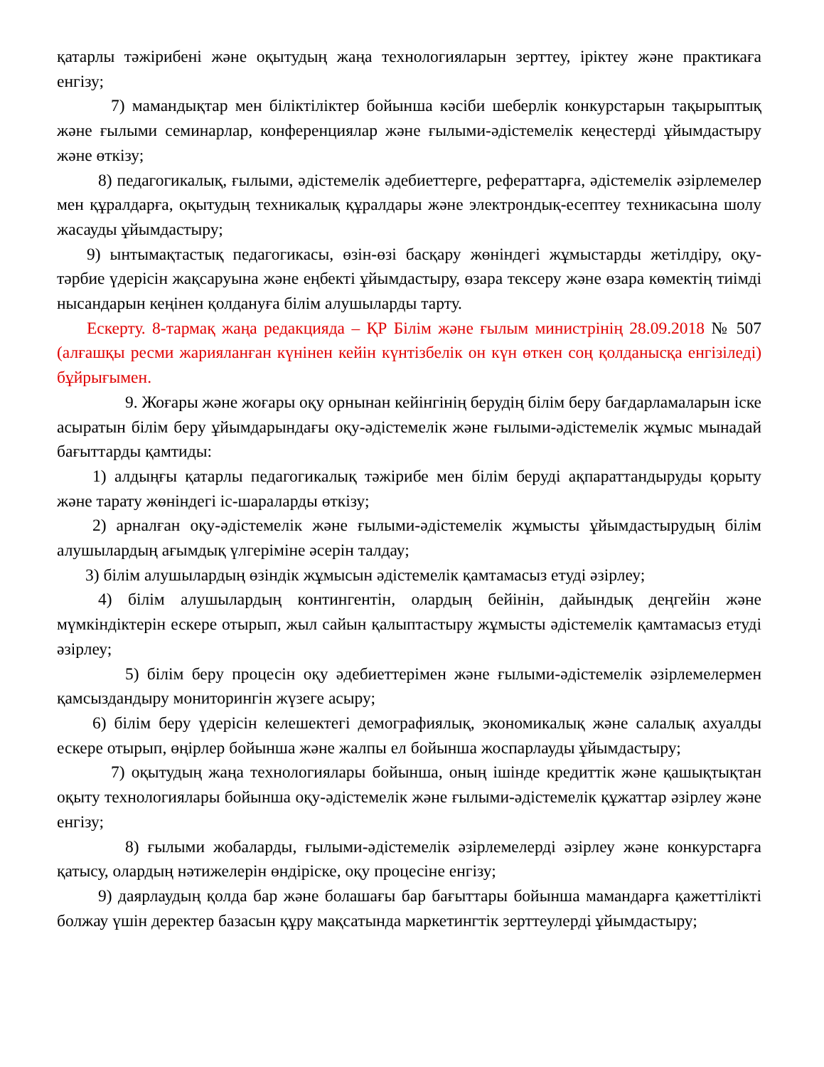қатарлы тәжірибені және оқытудың жаңа технологияларын зерттеу, іріктеу және практикаға енгізу;
7) мамандықтар мен біліктіліктер бойынша кәсіби шеберлік конкурстарын тақырыптық және ғылыми семинарлар, конференциялар және ғылыми-әдістемелік кеңестерді ұйымдастыру және өткізу;
8) педагогикалық, ғылыми, әдістемелік әдебиеттерге, рефераттарға, әдістемелік әзірлемелер мен құралдарға, оқытудың техникалық құралдары және электрондық-есептеу техникасына шолу жасауды ұйымдастыру;
9) ынтымақтастық педагогикасы, өзін-өзі басқару жөніндегі жұмыстарды жетілдіру, оқу-тәрбие үдерісін жақсаруына және еңбекті ұйымдастыру, өзара тексеру және өзара көмектің тиімді нысандарын кеңінен қолдануға білім алушыларды тарту.
Ескерту. 8-тармақ жаңа редакцияда – ҚР Білім және ғылым министрінің 28.09.2018 № 507 (алғашқы ресми жарияланған күнінен кейін күнтізбелік он күн өткен соң қолданысқа енгізіледі) бұйрығымен.
9. Жоғары және жоғары оқу орнынан кейінгінің берудің білім беру бағдарламаларын іске асыратын білім беру ұйымдарындағы оқу-әдістемелік және ғылыми-әдістемелік жұмыс мынадай бағыттарды қамтиды:
1) алдыңғы қатарлы педагогикалық тәжірибе мен білім беруді ақпараттандыруды қорыту және тарату жөніндегі іс-шараларды өткізу;
2) арналған оқу-әдістемелік және ғылыми-әдістемелік жұмысты ұйымдастырудың білім алушылардың ағымдық үлгеріміне әсерін талдау;
3) білім алушылардың өзіндік жұмысын әдістемелік қамтамасыз етуді әзірлеу;
4) білім алушылардың контингентін, олардың бейінін, дайындық деңгейін және мүмкіндіктерін ескере отырып, жыл сайын қалыптастыру жұмысты әдістемелік қамтамасыз етуді әзірлеу;
5) білім беру процесін оқу әдебиеттерімен және ғылыми-әдістемелік әзірлемелермен қамсыздандыру мониторингін жүзеге асыру;
6) білім беру үдерісін келешектегі демографиялық, экономикалық және салалық ахуалды ескере отырып, өңірлер бойынша және жалпы ел бойынша жоспарлауды ұйымдастыру;
7) оқытудың жаңа технологиялары бойынша, оның ішінде кредиттік және қашықтықтан оқыту технологиялары бойынша оқу-әдістемелік және ғылыми-әдістемелік құжаттар әзірлеу және енгізу;
8) ғылыми жобаларды, ғылыми-әдістемелік әзірлемелерді әзірлеу және конкурстарға қатысу, олардың нәтижелерін өндіріске, оқу процесіне енгізу;
9) даярлаудың қолда бар және болашағы бар бағыттары бойынша мамандарға қажеттілікті болжау үшін деректер базасын құру мақсатында маркетингтік зерттеулерді ұйымдастыру;